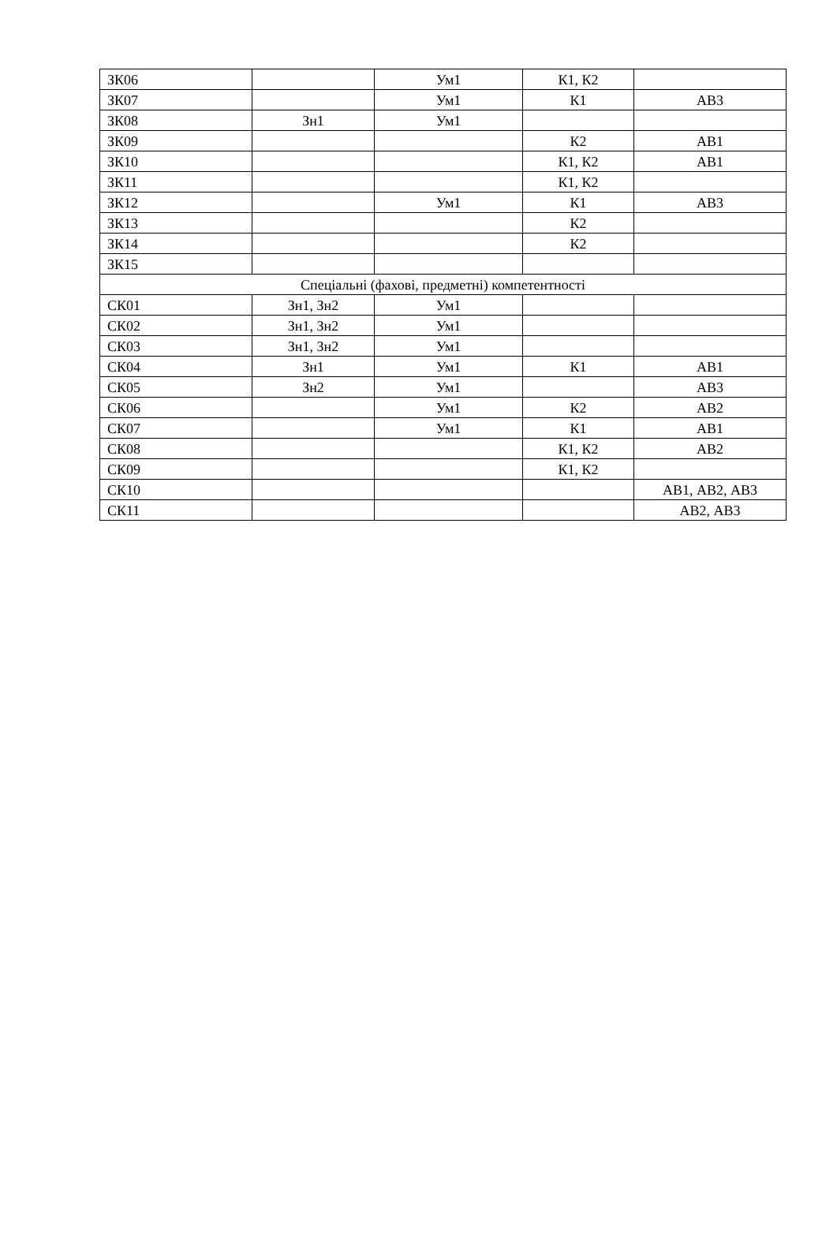| ЗК06 | | Ум1 | К1, К2 | |
| ЗК07 | | Ум1 | К1 | АВ3 |
| ЗК08 | Зн1 | Ум1 | | |
| ЗК09 | | | К2 | АВ1 |
| ЗК10 | | | К1, К2 | АВ1 |
| ЗК11 | | | К1, К2 | |
| ЗК12 | | Ум1 | К1 | АВ3 |
| ЗК13 | | | К2 | |
| ЗК14 | | | К2 | |
| ЗК15 | | | | |
| Спеціальні (фахові, предметні) компетентності | | | | |
| СК01 | Зн1, Зн2 | Ум1 | | |
| СК02 | Зн1, Зн2 | Ум1 | | |
| СК03 | Зн1, Зн2 | Ум1 | | |
| СК04 | Зн1 | Ум1 | К1 | АВ1 |
| СК05 | Зн2 | Ум1 | | АВ3 |
| СК06 | | Ум1 | К2 | АВ2 |
| СК07 | | Ум1 | К1 | АВ1 |
| СК08 | | | К1, К2 | АВ2 |
| СК09 | | | К1, К2 | |
| СК10 | | | | АВ1, АВ2, АВ3 |
| СК11 | | | | АВ2, АВ3 |